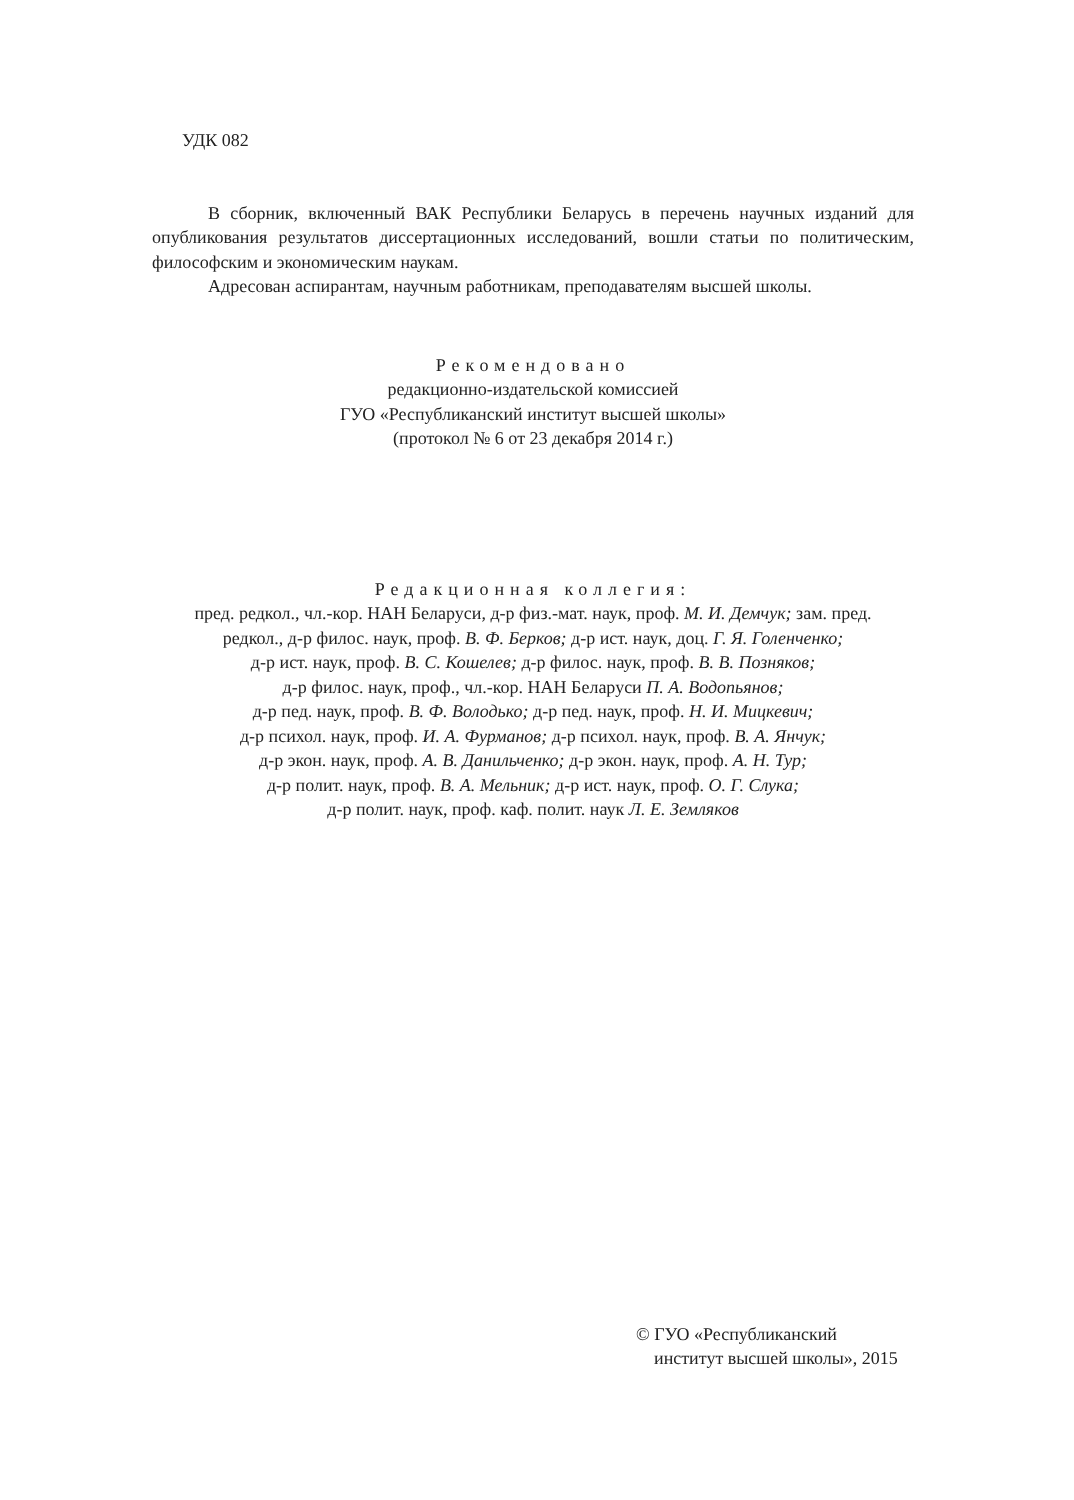УДК 082
В сборник, включенный ВАК Республики Беларусь в перечень научных изданий для опубликования результатов диссертационных исследований, вошли статьи по политическим, философским и экономическим наукам.
Адресован аспирантам, научным работникам, преподавателям высшей школы.
Рекомендовано
редакционно-издательской комиссией
ГУО «Республиканский институт высшей школы»
(протокол № 6 от 23 декабря 2014 г.)
Редакционная коллегия:
пред. редкол., чл.-кор. НАН Беларуси, д-р физ.-мат. наук, проф. М. И. Демчук; зам. пред.
редкол., д-р филос. наук, проф. В. Ф. Берков; д-р ист. наук, доц. Г. Я. Голенченко;
д-р ист. наук, проф. В. С. Кошелев; д-р филос. наук, проф. В. В. Позняков;
д-р филос. наук, проф., чл.-кор. НАН Беларуси П. А. Водопьянов;
д-р пед. наук, проф. В. Ф. Володько; д-р пед. наук, проф. Н. И. Мицкевич;
д-р психол. наук, проф. И. А. Фурманов; д-р психол. наук, проф. В. А. Янчук;
д-р экон. наук, проф. А. В. Данильченко; д-р экон. наук, проф. А. Н. Тур;
д-р полит. наук, проф. В. А. Мельник; д-р ист. наук, проф. О. Г. Слука;
д-р полит. наук, проф. каф. полит. наук Л. Е. Земляков
© ГУО «Республиканский
институт высшей школы», 2015